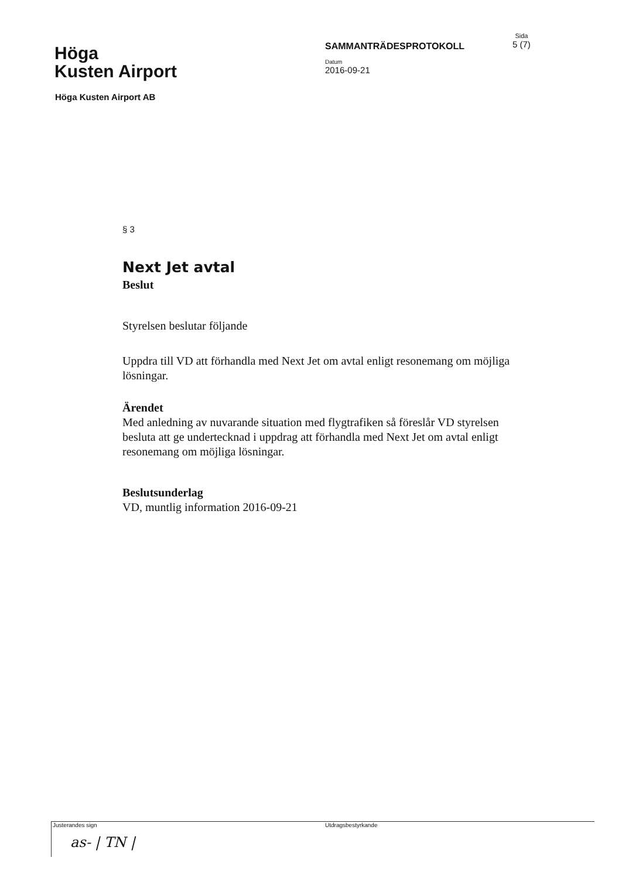Höga
Kusten Airport
SAMMANTRÄDESPROTOKOLL
Datum
2016-09-21
Sida
5 (7)
Höga Kusten Airport AB
§ 3
Next Jet avtal
Beslut
Styrelsen beslutar följande
Uppdra till VD att förhandla med Next Jet om avtal enligt resonemang om möjliga lösningar.
Ärendet
Med anledning av nuvarande situation med flygtrafiken så föreslår VD styrelsen besluta att ge undertecknad i uppdrag att förhandla med Next Jet om avtal enligt resonemang om möjliga lösningar.
Beslutsunderlag
VD, muntlig information 2016-09-21
Justerandes sign
as- | TN |
Utdragsbestyrkande